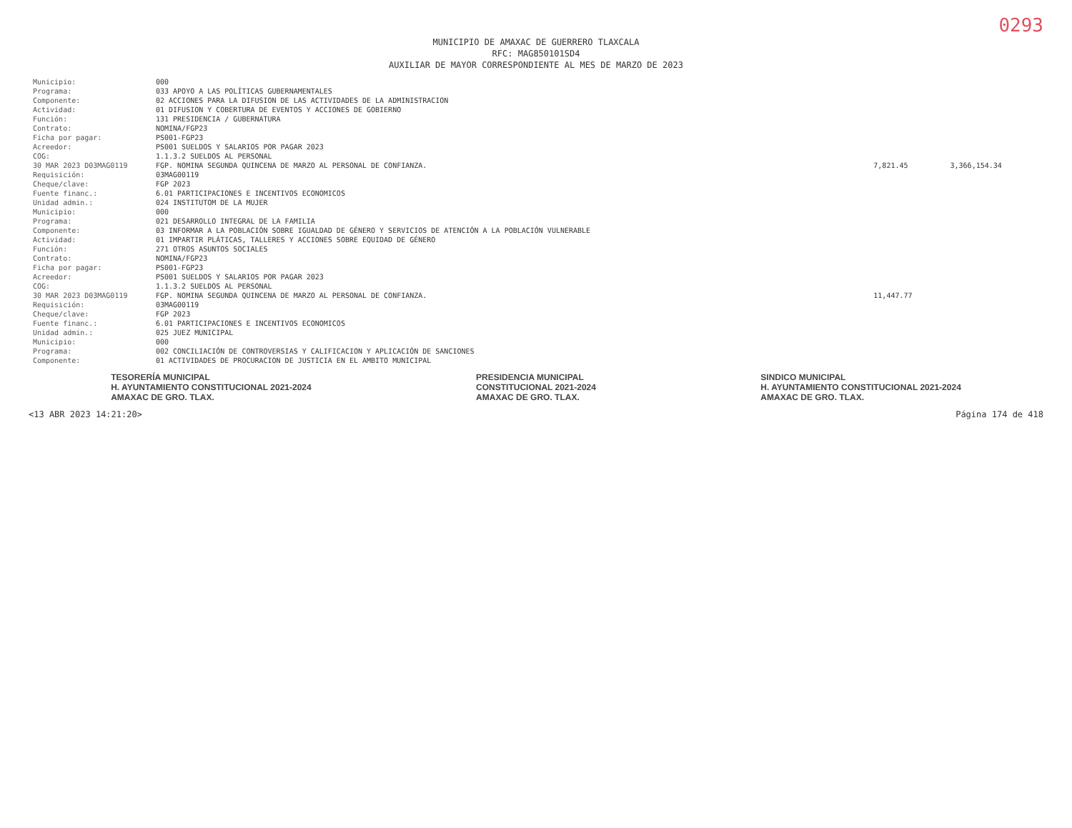0293
MUNICIPIO DE AMAXAC DE GUERRERO TLAXCALA
RFC: MAG850101SD4
AUXILIAR DE MAYOR CORRESPONDIENTE AL MES DE MARZO DE 2023
| Municipio: | 000 | | |
| Programa: | 033 APOYO A LAS POLÍTICAS GUBERNAMENTALES | | |
| Componente: | 02 ACCIONES PARA LA DIFUSION DE LAS ACTIVIDADES DE LA ADMINISTRACION | | |
| Actividad: | 01 DIFUSION Y COBERTURA DE EVENTOS Y ACCIONES DE GOBIERNO | | |
| Función: | 131 PRESIDENCIA / GUBERNATURA | | |
| Contrato: | NOMINA/FGP23 | | |
| Ficha por pagar: | PS001-FGP23 | | |
| Acreedor: | PS001 SUELDOS Y SALARIOS POR PAGAR 2023 | | |
| COG: | 1.1.3.2 SUELDOS AL PERSONAL | | |
| 30 MAR 2023 D03MAG0119 | FGP. NOMINA SEGUNDA QUINCENA DE MARZO AL PERSONAL DE CONFIANZA. | 7,821.45 | 3,366,154.34 |
| Requisición: | 03MAG00119 | | |
| Cheque/clave: | FGP 2023 | | |
| Fuente financ.: | 6.01 PARTICIPACIONES E INCENTIVOS ECONOMICOS | | |
| Unidad admin.: | 024 INSTITUTOM DE LA MUJER | | |
| Municipio: | 000 | | |
| Programa: | 021 DESARROLLO INTEGRAL DE LA FAMILIA | | |
| Componente: | 03 INFORMAR A LA POBLACIÓN SOBRE IGUALDAD DE GÉNERO Y SERVICIOS DE ATENCIÓN A LA POBLACIÓN VULNERABLE | | |
| Actividad: | 01 IMPARTIR PLÁTICAS, TALLERES Y ACCIONES SOBRE EQUIDAD DE GÉNERO | | |
| Función: | 271 OTROS ASUNTOS SOCIALES | | |
| Contrato: | NOMINA/FGP23 | | |
| Ficha por pagar: | PS001-FGP23 | | |
| Acreedor: | PS001 SUELDOS Y SALARIOS POR PAGAR 2023 | | |
| COG: | 1.1.3.2 SUELDOS AL PERSONAL | | |
| 30 MAR 2023 D03MAG0119 | FGP. NOMINA SEGUNDA QUINCENA DE MARZO AL PERSONAL DE CONFIANZA. | 11,447.77 | |
| Requisición: | 03MAG00119 | | |
| Cheque/clave: | FGP 2023 | | |
| Fuente financ.: | 6.01 PARTICIPACIONES E INCENTIVOS ECONOMICOS | | |
| Unidad admin.: | 025 JUEZ MUNICIPAL | | |
| Municipio: | 000 | | |
| Programa: | 002 CONCILIACIÓN DE CONTROVERSIAS Y CALIFICACION Y APLICACIÓN DE SANCIONES | | |
| Componente: | 01 ACTIVIDADES DE PROCURACION DE JUSTICIA EN EL AMBITO MUNICIPAL | | |
TESORERÍA MUNICIPAL
H. AYUNTAMIENTO CONSTITUCIONAL 2021-2024
AMAXAC DE GRO. TLAX.
PRESIDENCIA MUNICIPAL
CONSTITUCIONAL 2021-2024
AMAXAC DE GRO. TLAX.
SINDICO MUNICIPAL
H. AYUNTAMIENTO CONSTITUCIONAL 2021-2024
AMAXAC DE GRO. TLAX.
<13 ABR 2023 14:21:20> Página 174 de 418